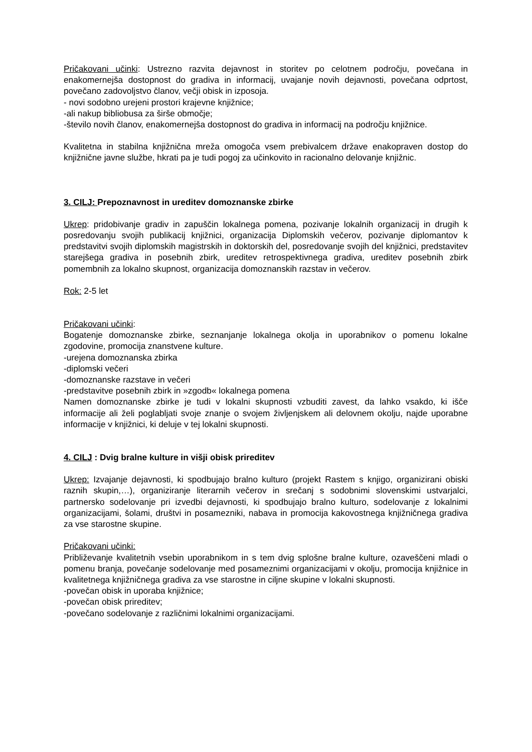Pričakovani učinki: Ustrezno razvita dejavnost in storitev po celotnem področju, povečana in enakomernejša dostopnost do gradiva in informacij, uvajanje novih dejavnosti, povečana odprtost, povečano zadovoljstvo članov, večji obisk in izposoja.
- novi sodobno urejeni prostori krajevne knjižnice;
-ali nakup bibliobusa za širše območje;
-število novih članov, enakomernejša dostopnost do gradiva in informacij na področju knjižnice.
Kvalitetna in stabilna knjižnična mreža omogoča vsem prebivalcem države enakopraven dostop do knjižnične javne službe, hkrati pa je tudi pogoj za učinkovito in racionalno delovanje knjižnic.
3. CILJ: Prepoznavnost in ureditev domoznanske zbirke
Ukrep: pridobivanje gradiv in zapuščin lokalnega pomena, pozivanje lokalnih organizacij in drugih k posredovanju svojih publikacij knjižnici, organizacija Diplomskih večerov, pozivanje diplomantov k predstavitvi svojih diplomskih magistrskih in doktorskih del, posredovanje svojih del knjižnici, predstavitev starejšega gradiva in posebnih zbirk, ureditev retrospektivnega gradiva, ureditev posebnih zbirk pomembnih za lokalno skupnost, organizacija domoznanskih razstav in večerov.
Rok: 2-5 let
Pričakovani učinki:
Bogatenje domoznanske zbirke, seznanjanje lokalnega okolja in uporabnikov o pomenu lokalne zgodovine, promocija znanstvene kulture.
-urejena domoznanska zbirka
-diplomski večeri
-domoznanske razstave in večeri
-predstavitve posebnih zbirk in »zgodb« lokalnega pomena
Namen domoznanske zbirke je tudi v lokalni skupnosti vzbuditi zavest, da lahko vsakdo, ki išče informacije ali želi poglabljati svoje znanje o svojem življenjskem ali delovnem okolju, najde uporabne informacije v knjižnici, ki deluje v tej lokalni skupnosti.
4. CILJ : Dvig bralne kulture in višji obisk prireditev
Ukrep: Izvajanje dejavnosti, ki spodbujajo bralno kulturo (projekt Rastem s knjigo, organizirani obiski raznih skupin,…), organiziranje literarnih večerov in srečanj s sodobnimi slovenskimi ustvarjalci, partnersko sodelovanje pri izvedbi dejavnosti, ki spodbujajo bralno kulturo, sodelovanje z lokalnimi organizacijami, šolami, društvi in posamezniki, nabava in promocija kakovostnega knjižničnega gradiva za vse starostne skupine.
Pričakovani učinki:
Približevanje kvalitetnih vsebin uporabnikom in s tem dvig splošne bralne kulture, ozaveščeni mladi o pomenu branja, povečanje sodelovanje med posameznimi organizacijami v okolju, promocija knjižnice in kvalitetnega knjižničnega gradiva za vse starostne in ciljne skupine v lokalni skupnosti.
-povečan obisk in uporaba knjižnice;
-povečan obisk prireditev;
-povečano sodelovanje z različnimi lokalnimi organizacijami.